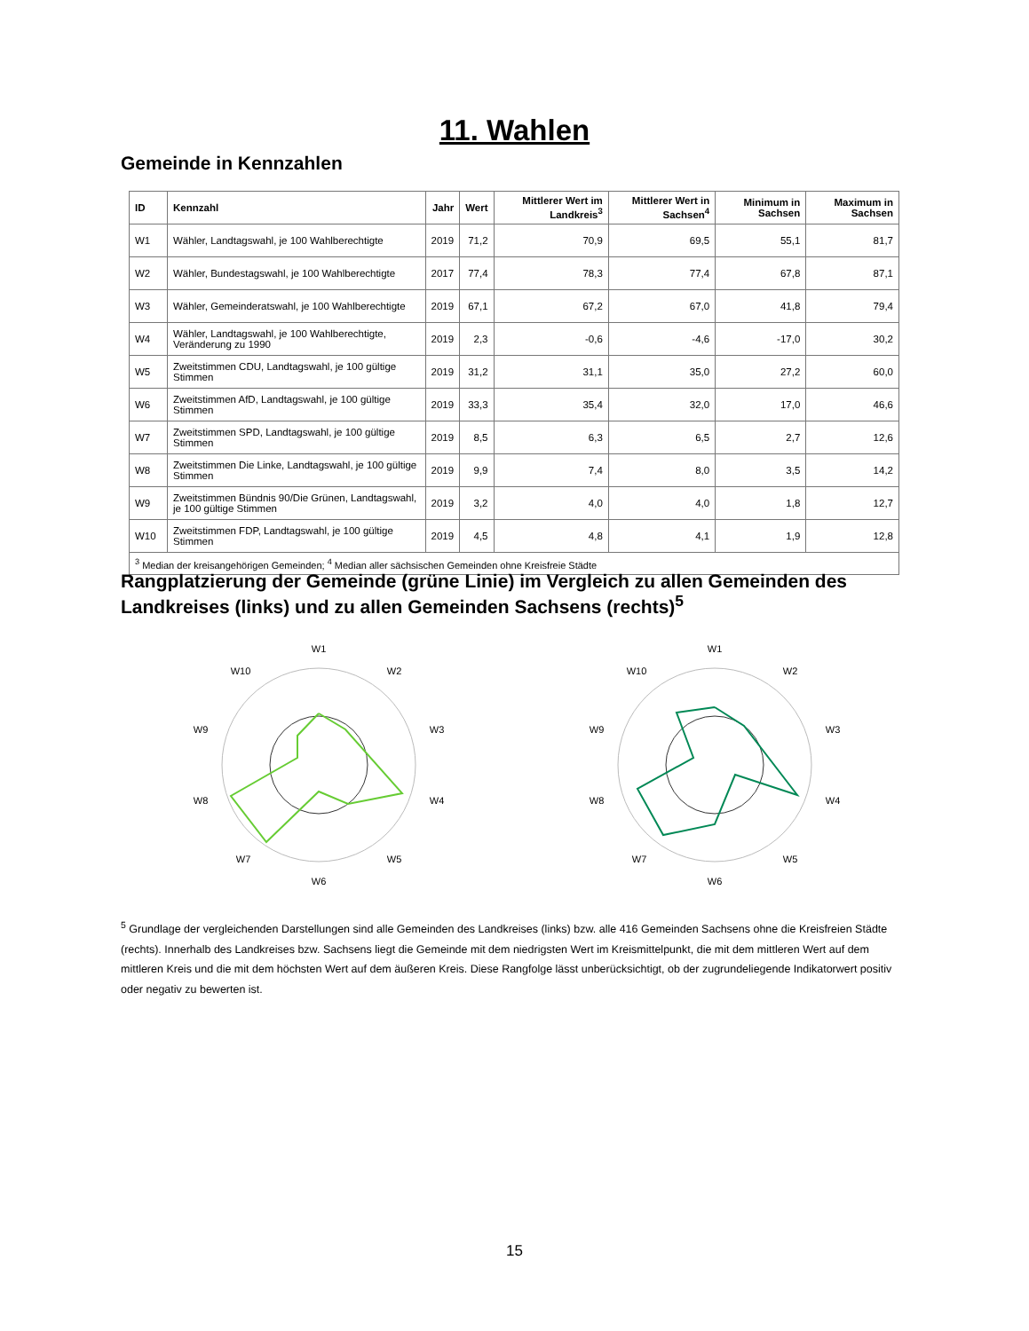11. Wahlen
Gemeinde in Kennzahlen
| ID | Kennzahl | Jahr | Wert | Mittlerer Wert im Landkreis<sup>3</sup> | Mittlerer Wert in Sachsen<sup>4</sup> | Minimum in Sachsen | Maximum in Sachsen |
| --- | --- | --- | --- | --- | --- | --- | --- |
| W1 | Wähler, Landtagswahl, je 100 Wahlberechtigte | 2019 | 71,2 | 70,9 | 69,5 | 55,1 | 81,7 |
| W2 | Wähler, Bundestagswahl, je 100 Wahlberechtigte | 2017 | 77,4 | 78,3 | 77,4 | 67,8 | 87,1 |
| W3 | Wähler, Gemeinderatswahl, je 100 Wahlberechtigte | 2019 | 67,1 | 67,2 | 67,0 | 41,8 | 79,4 |
| W4 | Wähler, Landtagswahl, je 100 Wahlberechtigte, Veränderung zu 1990 | 2019 | 2,3 | -0,6 | -4,6 | -17,0 | 30,2 |
| W5 | Zweitstimmen CDU, Landtagswahl, je 100 gültige Stimmen | 2019 | 31,2 | 31,1 | 35,0 | 27,2 | 60,0 |
| W6 | Zweitstimmen AfD, Landtagswahl, je 100 gültige Stimmen | 2019 | 33,3 | 35,4 | 32,0 | 17,0 | 46,6 |
| W7 | Zweitstimmen SPD, Landtagswahl, je 100 gültige Stimmen | 2019 | 8,5 | 6,3 | 6,5 | 2,7 | 12,6 |
| W8 | Zweitstimmen Die Linke, Landtagswahl, je 100 gültige Stimmen | 2019 | 9,9 | 7,4 | 8,0 | 3,5 | 14,2 |
| W9 | Zweitstimmen Bündnis 90/Die Grünen, Landtagswahl, je 100 gültige Stimmen | 2019 | 3,2 | 4,0 | 4,0 | 1,8 | 12,7 |
| W10 | Zweitstimmen FDP, Landtagswahl, je 100 gültige Stimmen | 2019 | 4,5 | 4,8 | 4,1 | 1,9 | 12,8 |
| <sup>3</sup> Median der kreisangehörigen Gemeinden; <sup>4</sup> Median aller sächsischen Gemeinden ohne Kreisfreie Städte | | | | | | | |
Rangplatzierung der Gemeinde (grüne Linie) im Vergleich zu allen Gemeinden des Landkreises (links) und zu allen Gemeinden Sachsens (rechts)<sup>5</sup>
W1
W2
W3
W4
W5
W6
W7
W8
W9
W10
W1
W2
W3
W4
W5
W6
W7
W8
W9
W10
<sup>5</sup> Grundlage der vergleichenden Darstellungen sind alle Gemeinden des Landkreises (links) bzw. alle 416 Gemeinden Sachsens ohne die Kreisfreien Städte (rechts). Innerhalb des Landkreises bzw. Sachsens liegt die Gemeinde mit dem niedrigsten Wert im Kreismittelpunkt, die mit dem mittleren Wert auf dem mittleren Kreis und die mit dem höchsten Wert auf dem äußeren Kreis. Diese Rangfolge lässt unberücksichtigt, ob der zugrundeliegende Indikatorwert positiv oder negativ zu bewerten ist.
15